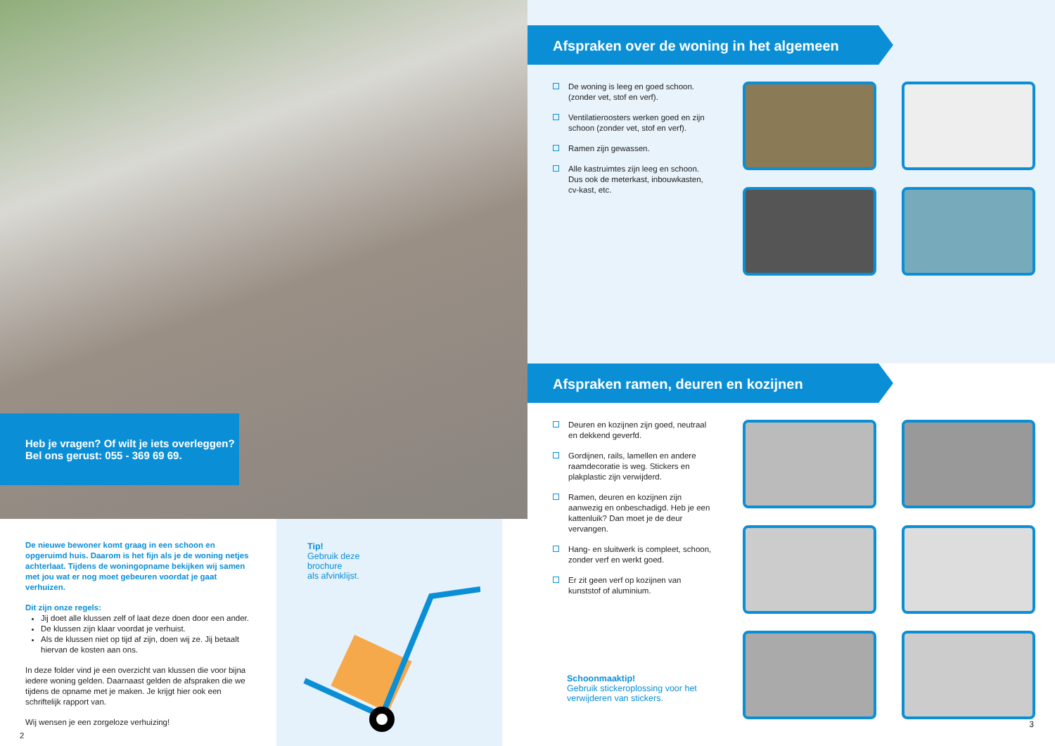Heb je vragen? Of wilt je iets overleggen?
Bel ons gerust: 055 - 369 69 69.
De nieuwe bewoner komt graag in een schoon en opgeruimd huis. Daarom is het fijn als je de woning netjes achterlaat. Tijdens de woningopname bekijken wij samen met jou wat er nog moet gebeuren voordat je gaat verhuizen.
Dit zijn onze regels:
Jij doet alle klussen zelf of laat deze doen door een ander.
De klussen zijn klaar voordat je verhuist.
Als de klussen niet op tijd af zijn, doen wij ze. Jij betaalt hiervan de kosten aan ons.
In deze folder vind je een overzicht van klussen die voor bijna iedere woning gelden. Daarnaast gelden de afspraken die we tijdens de opname met je maken. Je krijgt hier ook een schriftelijk rapport van.
Wij wensen je een zorgeloze verhuizing!
2
Tip!
Gebruik deze
brochure
als afvinklijst.
Afspraken over de woning in het algemeen
De woning is leeg en goed schoon. (zonder vet, stof en verf).
Ventilatieroosters werken goed en zijn schoon (zonder vet, stof en verf).
Ramen zijn gewassen.
Alle kastruimtes zijn leeg en schoon. Dus ook de meterkast, inbouwkasten, cv-kast, etc.
Afspraken ramen, deuren en kozijnen
Deuren en kozijnen zijn goed, neutraal en dekkend geverfd.
Gordijnen, rails, lamellen en andere raamdecoratie is weg. Stickers en plakplastic zijn verwijderd.
Ramen, deuren en kozijnen zijn aanwezig en onbeschadigd. Heb je een kattenluik? Dan moet je de deur vervangen.
Hang- en sluitwerk is compleet, schoon, zonder verf en werkt goed.
Er zit geen verf op kozijnen van kunststof of aluminium.
Schoonmaaktip!
Gebruik stickeroplossing voor het verwijderen van stickers.
3